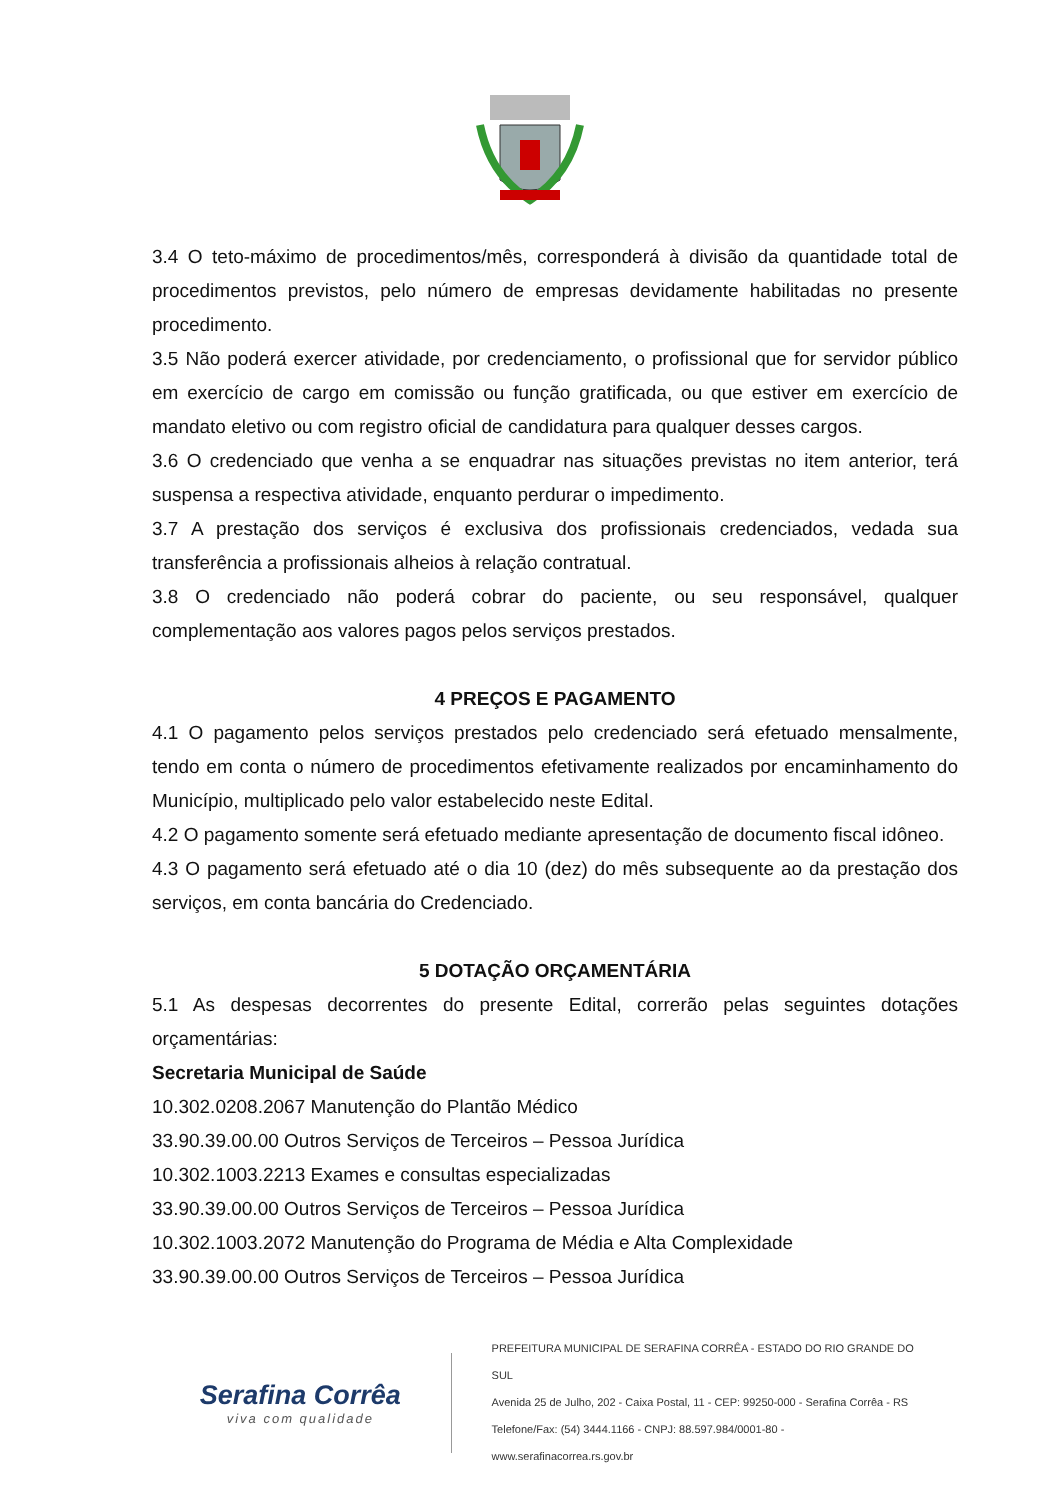3.4 O teto-máximo de procedimentos/mês, corresponderá à divisão da quantidade total de procedimentos previstos, pelo número de empresas devidamente habilitadas no presente procedimento.
3.5 Não poderá exercer atividade, por credenciamento, o profissional que for servidor público em exercício de cargo em comissão ou função gratificada, ou que estiver em exercício de mandato eletivo ou com registro oficial de candidatura para qualquer desses cargos.
3.6 O credenciado que venha a se enquadrar nas situações previstas no item anterior, terá suspensa a respectiva atividade, enquanto perdurar o impedimento.
3.7 A prestação dos serviços é exclusiva dos profissionais credenciados, vedada sua transferência a profissionais alheios à relação contratual.
3.8 O credenciado não poderá cobrar do paciente, ou seu responsável, qualquer complementação aos valores pagos pelos serviços prestados.
4 PREÇOS E PAGAMENTO
4.1 O pagamento pelos serviços prestados pelo credenciado será efetuado mensalmente, tendo em conta o número de procedimentos efetivamente realizados por encaminhamento do Município, multiplicado pelo valor estabelecido neste Edital.
4.2 O pagamento somente será efetuado mediante apresentação de documento fiscal idôneo.
4.3 O pagamento será efetuado até o dia 10 (dez) do mês subsequente ao da prestação dos serviços, em conta bancária do Credenciado.
5 DOTAÇÃO ORÇAMENTÁRIA
5.1 As despesas decorrentes do presente Edital, correrão pelas seguintes dotações orçamentárias:
Secretaria Municipal de Saúde
10.302.0208.2067 Manutenção do Plantão Médico
33.90.39.00.00 Outros Serviços de Terceiros – Pessoa Jurídica
10.302.1003.2213 Exames e consultas especializadas
33.90.39.00.00 Outros Serviços de Terceiros – Pessoa Jurídica
10.302.1003.2072 Manutenção do Programa de Média e Alta Complexidade
33.90.39.00.00 Outros Serviços de Terceiros – Pessoa Jurídica
Serafina Corrêa
viva com qualidade
PREFEITURA MUNICIPAL DE SERAFINA CORRÊA - ESTADO DO RIO GRANDE DO SUL
Avenida 25 de Julho, 202 - Caixa Postal, 11 - CEP: 99250-000 - Serafina Corrêa - RS
Telefone/Fax: (54) 3444.1166 - CNPJ: 88.597.984/0001-80 - www.serafinacorrea.rs.gov.br